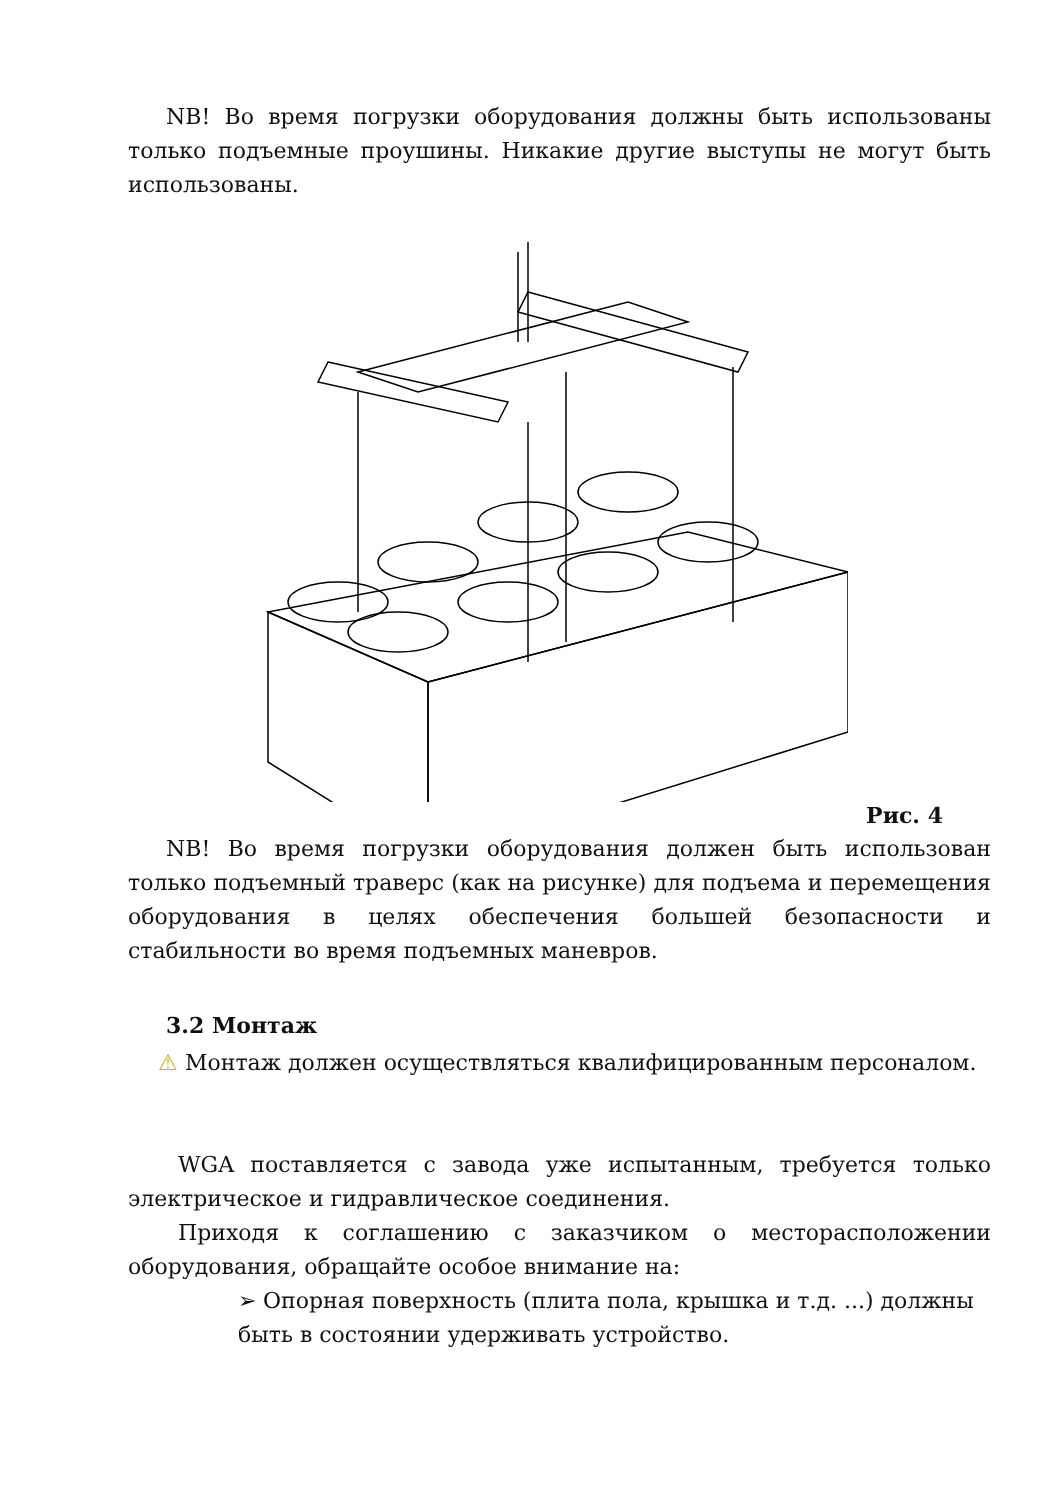NB! Во время погрузки оборудования должны быть использованы только подъемные проушины. Никакие другие выступы не могут быть использованы.
Рис. 4
NB! Во время погрузки оборудования должен быть использован только подъемный траверс (как на рисунке) для подъема и перемещения оборудования в целях обеспечения большей безопасности и стабильности во время подъемных маневров.
3.2 Монтаж
⚠ Монтаж должен осуществляться квалифицированным персоналом.
WGA поставляется с завода уже испытанным, требуется только электрическое и гидравлическое соединения.
Приходя к соглашению с заказчиком о месторасположении оборудования, обращайте особое внимание на:
➢ Опорная поверхность (плита пола, крышка и т.д. ...) должны быть в состоянии удерживать устройство.